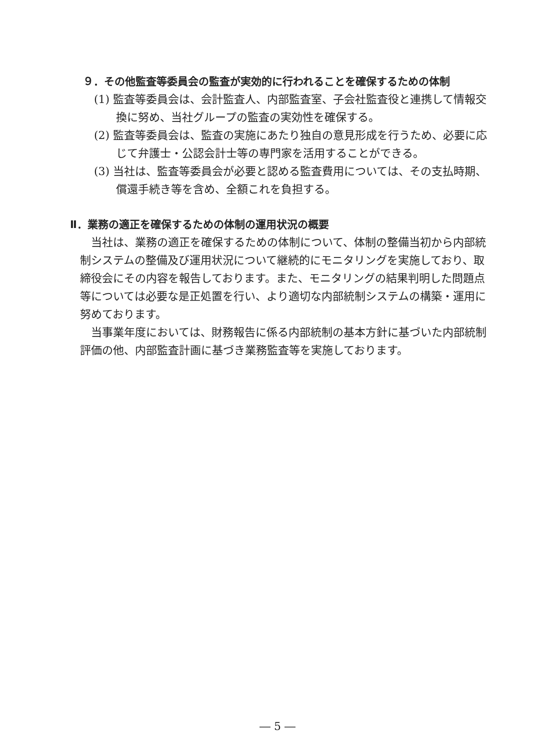９．その他監査等委員会の監査が実効的に行われることを確保するための体制
(1) 監査等委員会は、会計監査人、内部監査室、子会社監査役と連携して情報交換に努め、当社グループの監査の実効性を確保する。
(2) 監査等委員会は、監査の実施にあたり独自の意見形成を行うため、必要に応じて弁護士・公認会計士等の専門家を活用することができる。
(3) 当社は、監査等委員会が必要と認める監査費用については、その支払時期、償還手続き等を含め、全額これを負担する。
Ⅱ．業務の適正を確保するための体制の運用状況の概要
当社は、業務の適正を確保するための体制について、体制の整備当初から内部統制システムの整備及び運用状況について継続的にモニタリングを実施しており、取締役会にその内容を報告しております。また、モニタリングの結果判明した問題点等については必要な是正処置を行い、より適切な内部統制システムの構築・運用に努めております。
当事業年度においては、財務報告に係る内部統制の基本方針に基づいた内部統制評価の他、内部監査計画に基づき業務監査等を実施しております。
― 5 ―